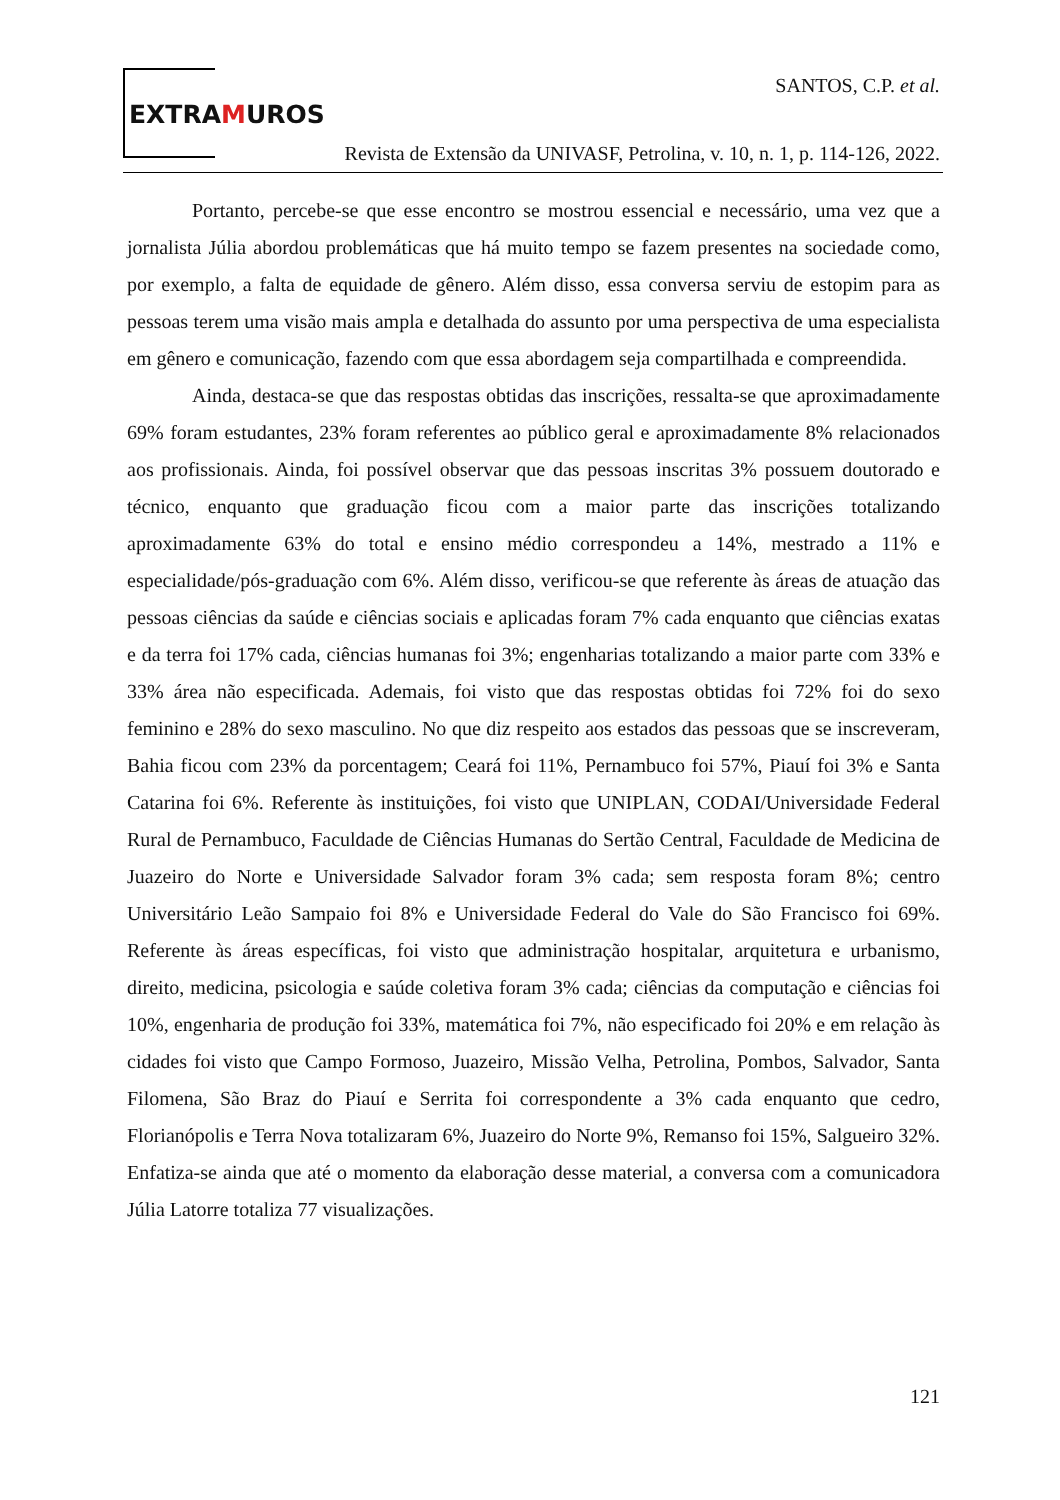EXTRAMUROS
SANTOS, C.P. et al.
Revista de Extensão da UNIVASF, Petrolina, v. 10, n. 1, p. 114-126, 2022.
Portanto, percebe-se que esse encontro se mostrou essencial e necessário, uma vez que a jornalista Júlia abordou problemáticas que há muito tempo se fazem presentes na sociedade como, por exemplo, a falta de equidade de gênero. Além disso, essa conversa serviu de estopim para as pessoas terem uma visão mais ampla e detalhada do assunto por uma perspectiva de uma especialista em gênero e comunicação, fazendo com que essa abordagem seja compartilhada e compreendida.
Ainda, destaca-se que das respostas obtidas das inscrições, ressalta-se que aproximadamente 69% foram estudantes, 23% foram referentes ao público geral e aproximadamente 8% relacionados aos profissionais. Ainda, foi possível observar que das pessoas inscritas 3% possuem doutorado e técnico, enquanto que graduação ficou com a maior parte das inscrições totalizando aproximadamente 63% do total e ensino médio correspondeu a 14%, mestrado a 11% e especialidade/pós-graduação com 6%. Além disso, verificou-se que referente às áreas de atuação das pessoas ciências da saúde e ciências sociais e aplicadas foram 7% cada enquanto que ciências exatas e da terra foi 17% cada, ciências humanas foi 3%; engenharias totalizando a maior parte com 33% e 33% área não especificada. Ademais, foi visto que das respostas obtidas foi 72% foi do sexo feminino e 28% do sexo masculino. No que diz respeito aos estados das pessoas que se inscreveram, Bahia ficou com 23% da porcentagem; Ceará foi 11%, Pernambuco foi 57%, Piauí foi 3% e Santa Catarina foi 6%. Referente às instituições, foi visto que UNIPLAN, CODAI/Universidade Federal Rural de Pernambuco, Faculdade de Ciências Humanas do Sertão Central, Faculdade de Medicina de Juazeiro do Norte e Universidade Salvador foram 3% cada; sem resposta foram 8%; centro Universitário Leão Sampaio foi 8% e Universidade Federal do Vale do São Francisco foi 69%. Referente às áreas específicas, foi visto que administração hospitalar, arquitetura e urbanismo, direito, medicina, psicologia e saúde coletiva foram 3% cada; ciências da computação e ciências foi 10%, engenharia de produção foi 33%, matemática foi 7%, não especificado foi 20% e em relação às cidades foi visto que Campo Formoso, Juazeiro, Missão Velha, Petrolina, Pombos, Salvador, Santa Filomena, São Braz do Piauí e Serrita foi correspondente a 3% cada enquanto que cedro, Florianópolis e Terra Nova totalizaram 6%, Juazeiro do Norte 9%, Remanso foi 15%, Salgueiro 32%. Enfatiza-se ainda que até o momento da elaboração desse material, a conversa com a comunicadora Júlia Latorre totaliza 77 visualizações.
121